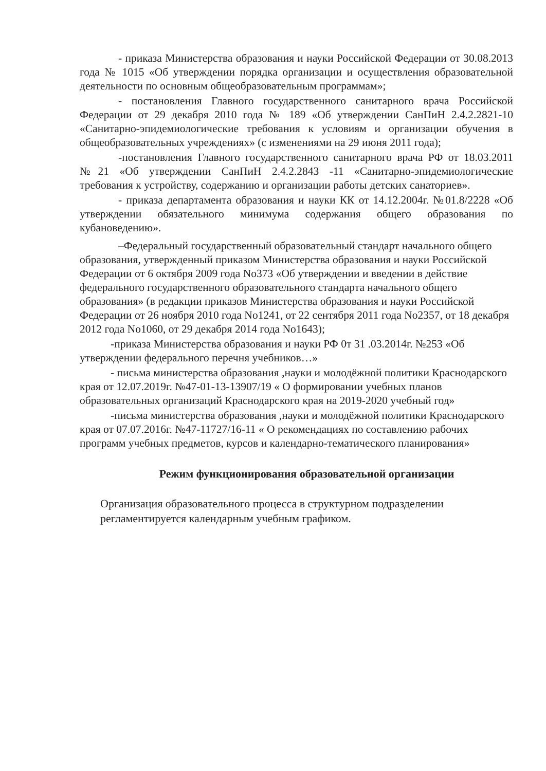- приказа Министерства образования и науки Российской Федерации от 30.08.2013 года № 1015 «Об утверждении порядка организации и осуществления образовательной деятельности по основным общеобразовательным программам»;
- постановления Главного государственного санитарного врача Российской Федерации от 29 декабря 2010 года № 189 «Об утверждении СанПиН 2.4.2.2821-10 «Санитарно-эпидемиологические требования к условиям и организации обучения в общеобразовательных учреждениях» (с изменениями на 29 июня 2011 года);
-постановления Главного государственного санитарного врача РФ от 18.03.2011 №21 «Об утверждении СанПиН 2.4.2.2843 -11 «Санитарно-эпидемиологические требования к устройству, содержанию и организации работы детских санаториев».
- приказа департамента образования и науки КК от 14.12.2004г. №01.8/2228 «Об утверждении обязательного минимума содержания общего образования по кубановедению».
–Федеральный государственный образовательный стандарт начального общего образования, утвержденный приказом Министерства образования и науки Российской Федерации от 6 октября 2009 года No373 «Об утверждении и введении в действие федерального государственного образовательного стандарта начального общего образования» (в редакции приказов Министерства образования и науки Российской Федерации от 26 ноября 2010 года No1241, от 22 сентября 2011 года No2357, от 18 декабря 2012 года No1060, от 29 декабря 2014 года No1643);
-приказа Министерства образования и науки РФ 0т 31 .03.2014г. №253 «Об утверждении федерального перечня учебников…»
- письма министерства образования ,науки и молодёжной политики Краснодарского края от 12.07.2019г. №47-01-13-13907/19 « О формировании учебных планов образовательных организаций Краснодарского края на 2019-2020 учебный год»
-письма министерства образования ,науки и молодёжной политики Краснодарского края от 07.07.2016г. №47-11727/16-11 « О рекомендациях по составлению рабочих программ учебных предметов, курсов и календарно-тематического планирования»
Режим функционирования образовательной организации
Организация образовательного процесса в структурном подразделении регламентируется календарным учебным графиком.